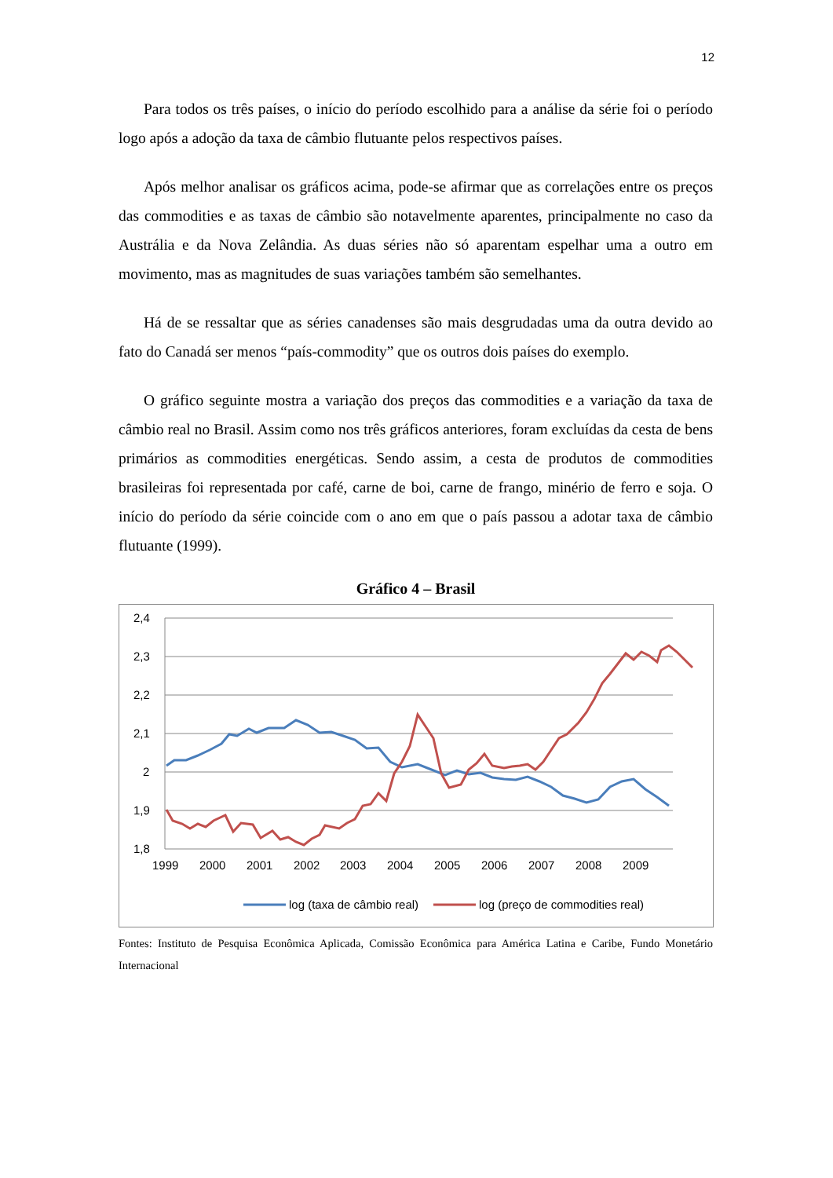12
Para todos os três países, o início do período escolhido para a análise da série foi o período logo após a adoção da taxa de câmbio flutuante pelos respectivos países.
Após melhor analisar os gráficos acima, pode-se afirmar que as correlações entre os preços das commodities e as taxas de câmbio são notavelmente aparentes, principalmente no caso da Austrália e da Nova Zelândia. As duas séries não só aparentam espelhar uma a outro em movimento, mas as magnitudes de suas variações também são semelhantes.
Há de se ressaltar que as séries canadenses são mais desgrudadas uma da outra devido ao fato do Canadá ser menos “país-commodity” que os outros dois países do exemplo.
O gráfico seguinte mostra a variação dos preços das commodities e a variação da taxa de câmbio real no Brasil. Assim como nos três gráficos anteriores, foram excluídas da cesta de bens primários as commodities energéticas. Sendo assim, a cesta de produtos de commodities brasileiras foi representada por café, carne de boi, carne de frango, minério de ferro e soja. O início do período da série coincide com o ano em que o país passou a adotar taxa de câmbio flutuante (1999).
Gráfico 4 – Brasil
2,4
2,3
2,2
2,1
2
1,9
1,8
1999
2000
2001
2002
2003
2004
2005
2006
2007
2008
2009
log (taxa de câmbio real)
log (preço de commodities real)
Fontes: Instituto de Pesquisa Econômica Aplicada, Comissão Econômica para América Latina e Caribe, Fundo Monetário Internacional